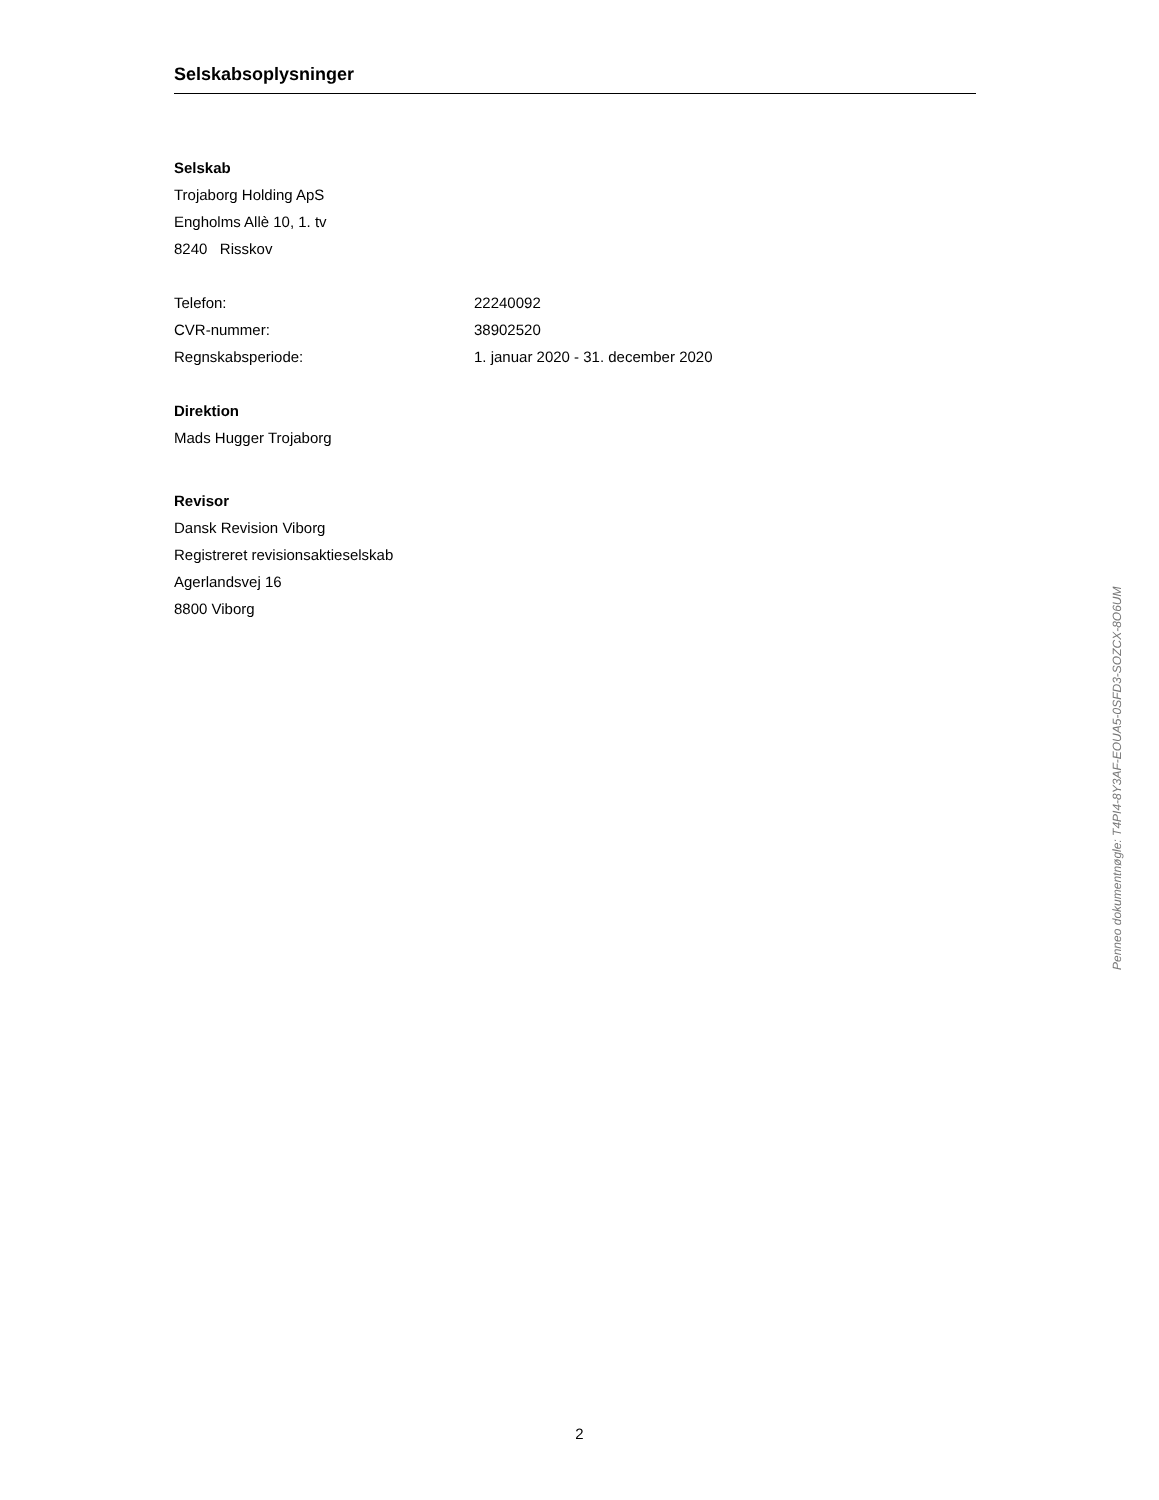Selskabsoplysninger
Selskab
Trojaborg Holding ApS
Engholms Allè 10, 1. tv
8240 Risskov
Telefon: 22240092
CVR-nummer: 38902520
Regnskabsperiode: 1. januar 2020 - 31. december 2020
Direktion
Mads Hugger Trojaborg
Revisor
Dansk Revision Viborg
Registreret revisionsaktieselskab
Agerlandsvej 16
8800 Viborg
Penneo dokumentnøgle: T4PI4-8Y3AF-EOUA5-0SFD3-SOZCX-8O6UM
2